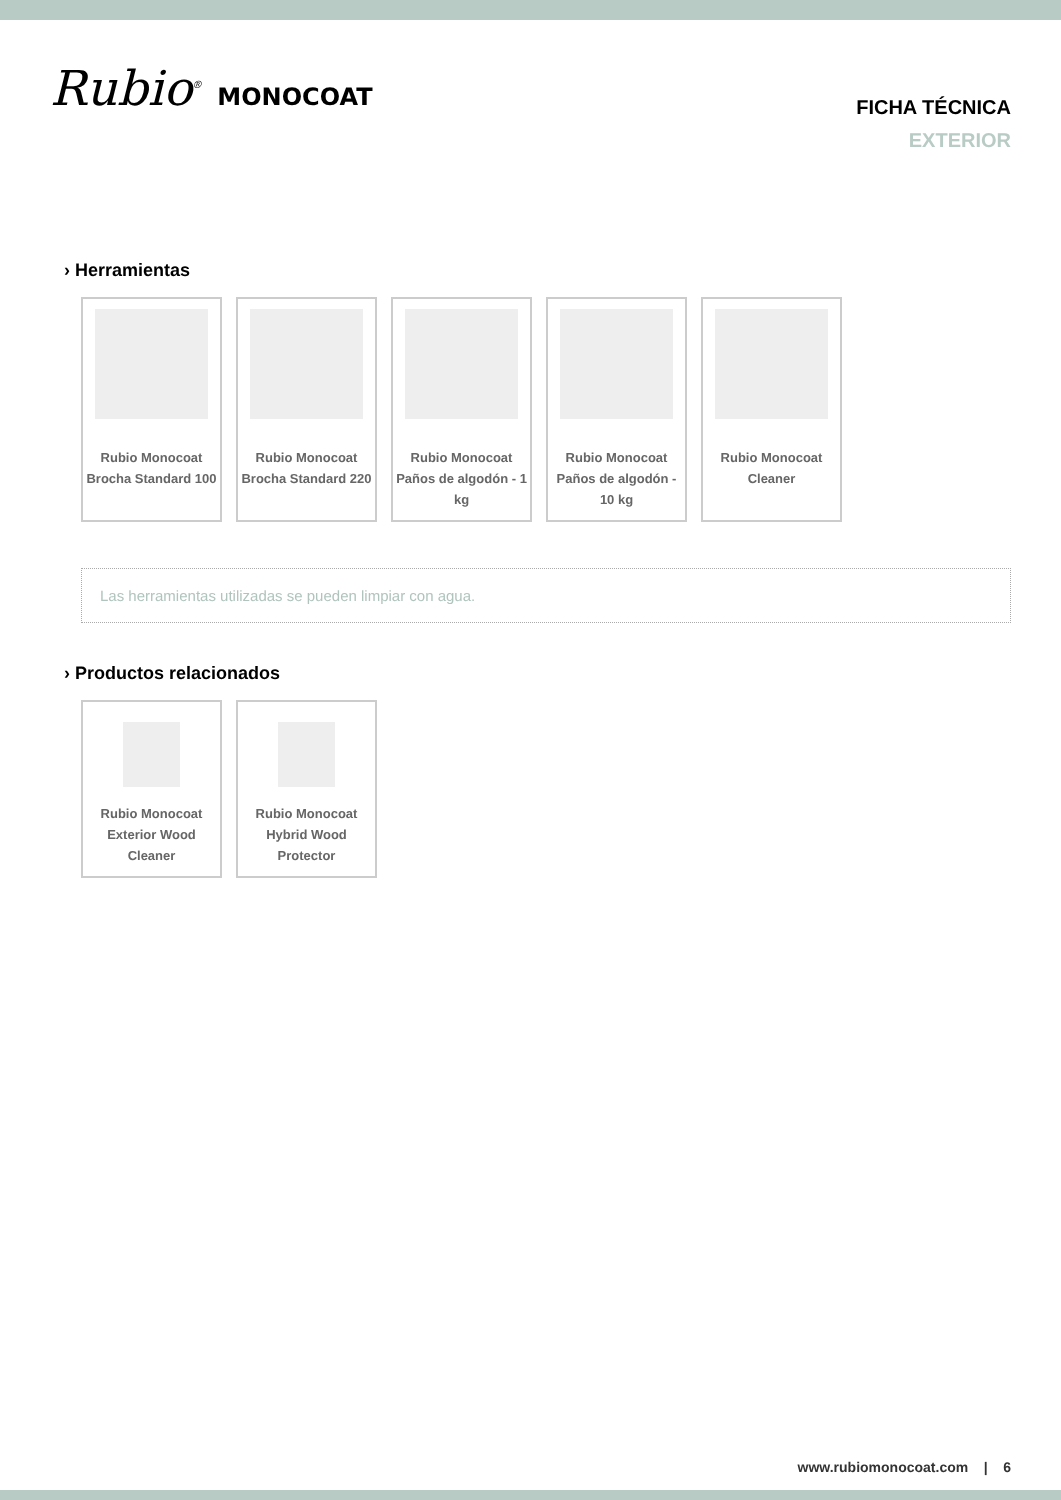Rubio<sup>®</sup> MONOCOAT
FICHA TÉCNICA
EXTERIOR
› Herramientas
Rubio Monocoat
Brocha Standard 100
Rubio Monocoat
Brocha Standard 220
Rubio Monocoat
Paños de algodón - 1
kg
Rubio Monocoat
Paños de algodón -
10 kg
Rubio Monocoat
Cleaner
Las herramientas utilizadas se pueden limpiar con agua.
› Productos relacionados
Rubio Monocoat
Exterior Wood
Cleaner
Rubio Monocoat
Hybrid Wood
Protector
www.rubiomonocoat.com | 6